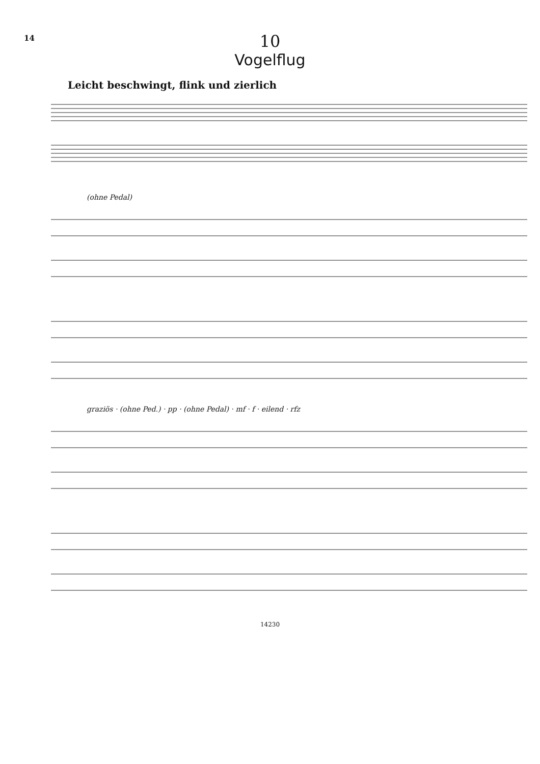14
10
Vogelflug
Leicht beschwingt, flink und zierlich
(ohne Pedal)
graziös · (ohne Ped.) · pp · (ohne Pedal) · mf · f · eilend · rfz
14230